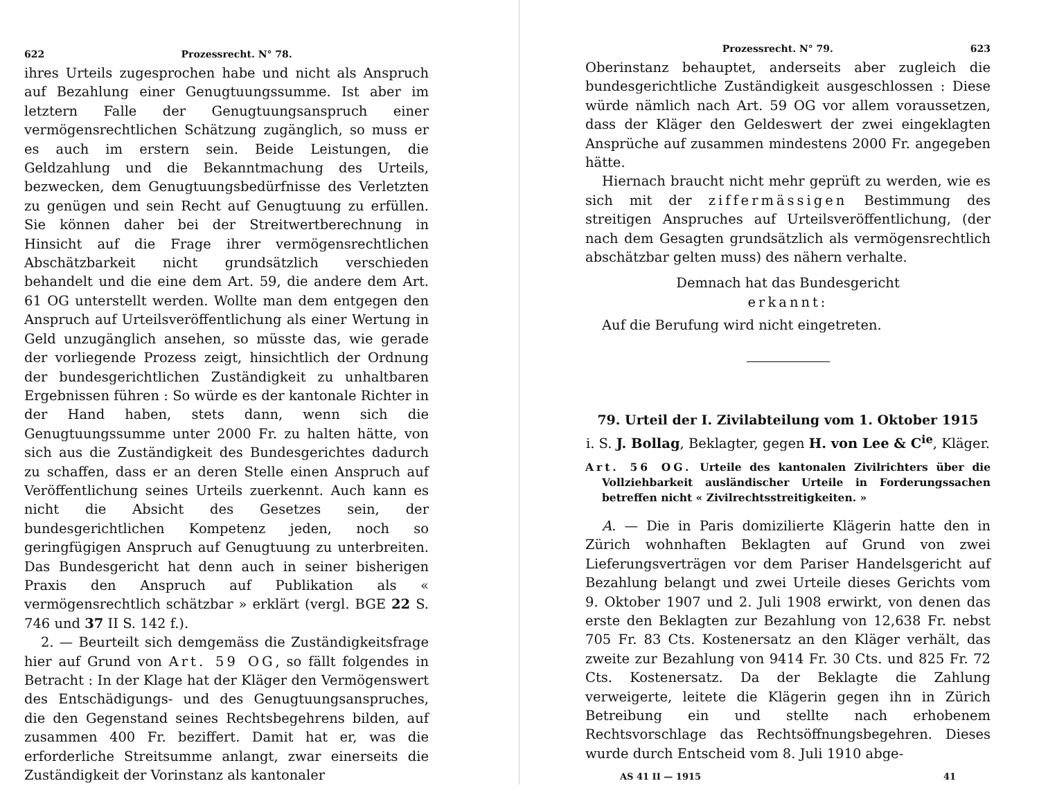622 Prozessrecht. N° 78.
ihres Urteils zugesprochen habe und nicht als Anspruch auf Bezahlung einer Genugtuungssumme. Ist aber im letztern Falle der Genugtuungsanspruch einer vermögensrechtlichen Schätzung zugänglich, so muss er es auch im erstern sein. Beide Leistungen, die Geldzahlung und die Bekanntmachung des Urteils, bezwecken, dem Genugtuungsbedürfnisse des Verletzten zu genügen und sein Recht auf Genugtuung zu erfüllen. Sie können daher bei der Streitwertberechnung in Hinsicht auf die Frage ihrer vermögensrechtlichen Abschätzbarkeit nicht grundsätzlich verschieden behandelt und die eine dem Art. 59, die andere dem Art. 61 OG unterstellt werden. Wollte man dem entgegen den Anspruch auf Urteilsveröffentlichung als einer Wertung in Geld unzugänglich ansehen, so müsste das, wie gerade der vorliegende Prozess zeigt, hinsichtlich der Ordnung der bundesgerichtlichen Zuständigkeit zu unhaltbaren Ergebnissen führen : So würde es der kantonale Richter in der Hand haben, stets dann, wenn sich die Genugtuungssumme unter 2000 Fr. zu halten hätte, von sich aus die Zuständigkeit des Bundesgerichtes dadurch zu schaffen, dass er an deren Stelle einen Anspruch auf Veröffentlichung seines Urteils zuerkennt. Auch kann es nicht die Absicht des Gesetzes sein, der bundesgerichtlichen Kompetenz jeden, noch so geringfügigen Anspruch auf Genugtuung zu unterbreiten. Das Bundesgericht hat denn auch in seiner bisherigen Praxis den Anspruch auf Publikation als « vermögensrechtlich schätzbar » erklärt (vergl. BGE 22 S. 746 und 37 II S. 142 f.).
2. — Beurteilt sich demgemäss die Zuständigkeitsfrage hier auf Grund von Art. 59 OG, so fällt folgendes in Betracht : In der Klage hat der Kläger den Vermögenswert des Entschädigungs- und des Genugtuungsanspruches, die den Gegenstand seines Rechtsbegehrens bilden, auf zusammen 400 Fr. beziffert. Damit hat er, was die erforderliche Streitsumme anlangt, zwar einerseits die Zuständigkeit der Vorinstanz als kantonaler
Prozessrecht. N° 79. 623
Oberinstanz behauptet, anderseits aber zugleich die bundesgerichtliche Zuständigkeit ausgeschlossen : Diese würde nämlich nach Art. 59 OG vor allem voraussetzen, dass der Kläger den Geldeswert der zwei eingeklagten Ansprüche auf zusammen mindestens 2000 Fr. angegeben hätte.
Hiernach braucht nicht mehr geprüft zu werden, wie es sich mit der ziffermässigen Bestimmung des streitigen Anspruches auf Urteilsveröffentlichung, (der nach dem Gesagten grundsätzlich als vermögensrechtlich abschätzbar gelten muss) des nähern verhalte.
Demnach hat das Bundesgericht
erkannt:
Auf die Berufung wird nicht eingetreten.
79. Urteil der I. Zivilabteilung vom 1. Oktober 1915
i. S. J. Bollag, Beklagter, gegen H. von Lee & C<sup>ie</sup>, Kläger.
Art. 56 OG. Urteile des kantonalen Zivilrichters über die Vollziehbarkeit ausländischer Urteile in Forderungssachen betreffen nicht « Zivilrechtsstreitigkeiten. »
A. — Die in Paris domizilierte Klägerin hatte den in Zürich wohnhaften Beklagten auf Grund von zwei Lieferungsverträgen vor dem Pariser Handelsgericht auf Bezahlung belangt und zwei Urteile dieses Gerichts vom 9. Oktober 1907 und 2. Juli 1908 erwirkt, von denen das erste den Beklagten zur Bezahlung von 12,638 Fr. nebst 705 Fr. 83 Cts. Kostenersatz an den Kläger verhält, das zweite zur Bezahlung von 9414 Fr. 30 Cts. und 825 Fr. 72 Cts. Kostenersatz. Da der Beklagte die Zahlung verweigerte, leitete die Klägerin gegen ihn in Zürich Betreibung ein und stellte nach erhobenem Rechtsvorschlage das Rechtsöffnungsbegehren. Dieses wurde durch Entscheid vom 8. Juli 1910 abge-
AS 41 II — 1915 41